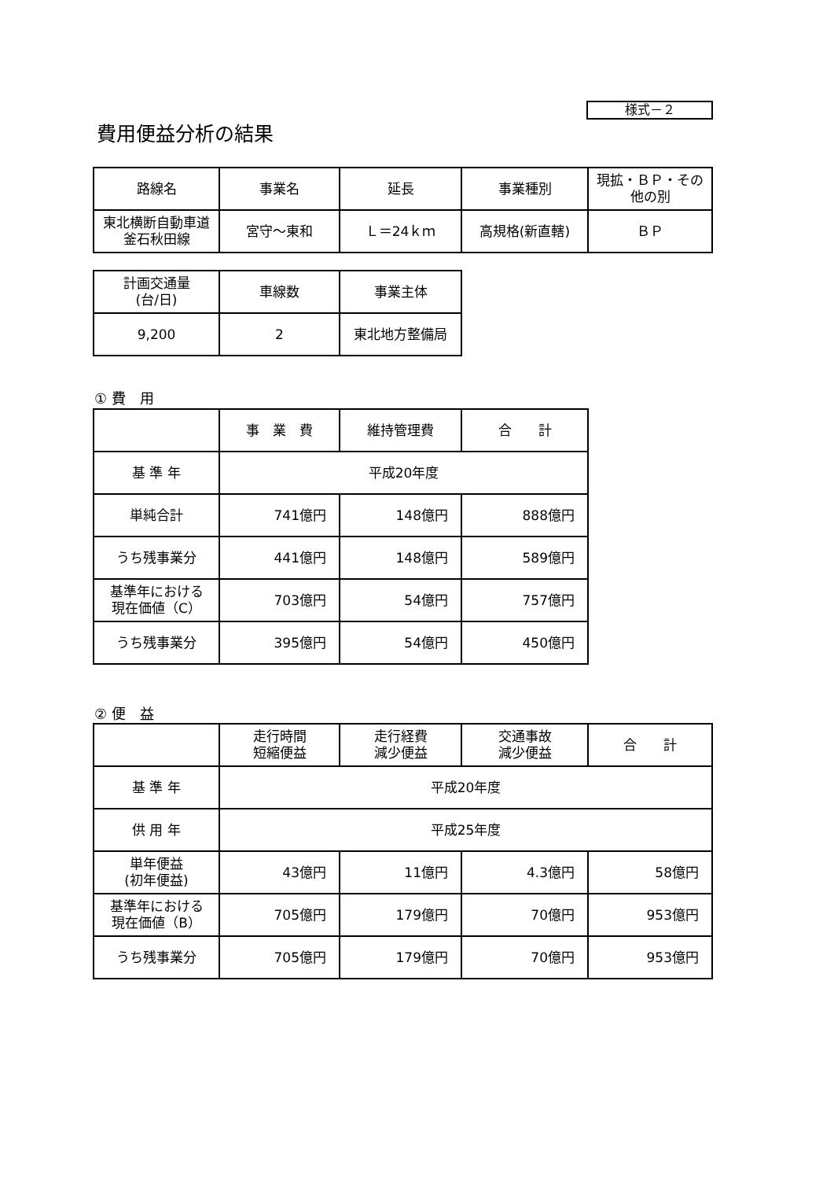様式－２
費用便益分析の結果
| 路線名 | 事業名 | 延長 | 事業種別 | 現拡・ＢＰ・その他の別 |
| 東北横断自動車道 釜石秋田線 | 宮守～東和 | Ｌ＝24ｋｍ | 高規格(新直轄) | ＢＰ |
| 計画交通量 (台/日) | 車線数 | 事業主体 |
| 9,200 | 2 | 東北地方整備局 |
① 費　用
| | 事 業 費 | 維持管理費 | 合 計 |
| 基 準 年 | 平成20年度 | | |
| 単純合計 | 741億円 | 148億円 | 888億円 |
| うち残事業分 | 441億円 | 148億円 | 589億円 |
| 基準年における 現在価値（C） | 703億円 | 54億円 | 757億円 |
| うち残事業分 | 395億円 | 54億円 | 450億円 |
② 便　益
| | 走行時間 短縮便益 | 走行経費 減少便益 | 交通事故 減少便益 | 合 計 |
| 基 準 年 | 平成20年度 | | | |
| 供 用 年 | 平成25年度 | | | |
| 単年便益 (初年便益) | 43億円 | 11億円 | 4.3億円 | 58億円 |
| 基準年における 現在価値（B） | 705億円 | 179億円 | 70億円 | 953億円 |
| うち残事業分 | 705億円 | 179億円 | 70億円 | 953億円 |